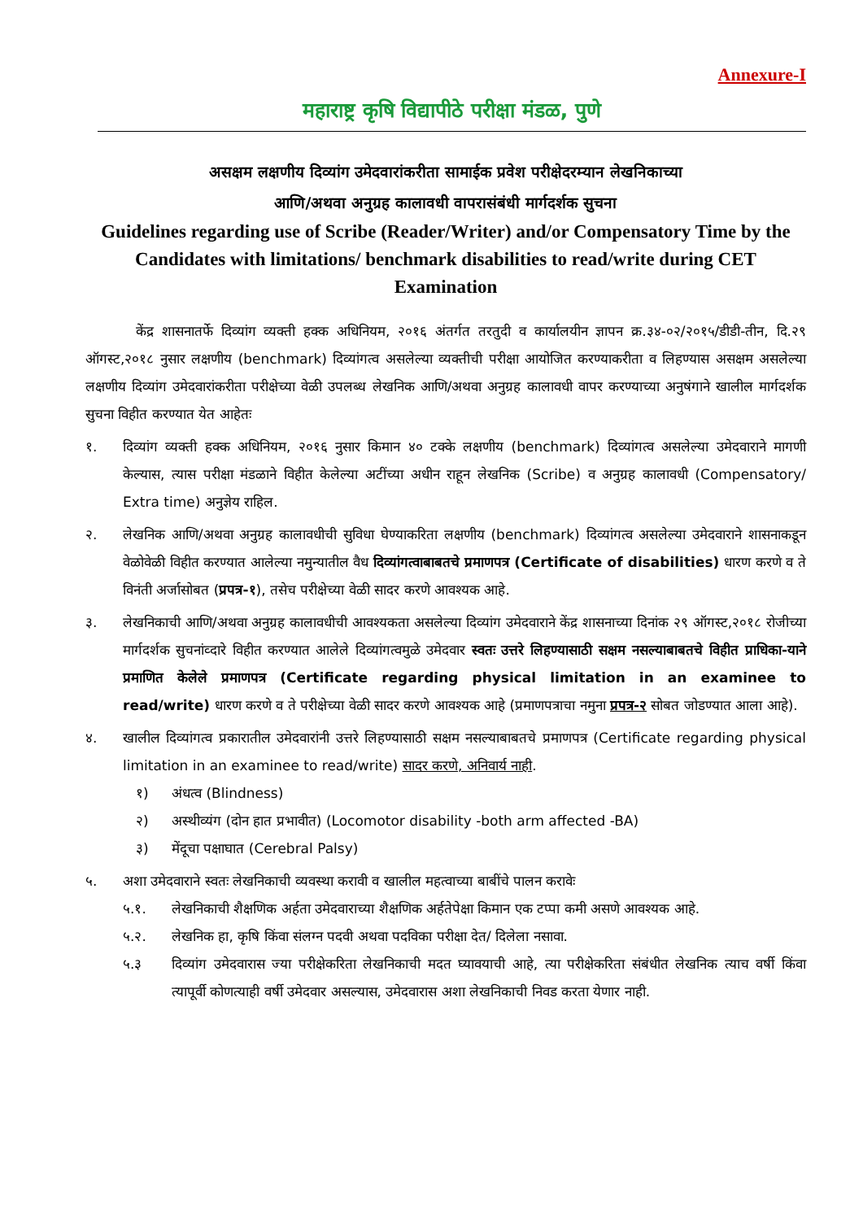Annexure-I
महाराष्ट्र कृषि विद्यापीठे परीक्षा मंडळ, पुणे
असक्षम लक्षणीय दिव्यांग उमेदवारांकरीता सामाईक प्रवेश परीक्षेदरम्यान लेखनिकाच्या
आणि/अथवा अनुग्रह कालावधी वापरासंबंधी मार्गदर्शक सुचना
Guidelines regarding use of Scribe (Reader/Writer) and/or Compensatory Time by the Candidates with limitations/ benchmark disabilities to read/write during CET Examination
केंद्र शासनातर्फे दिव्यांग व्यक्ती हक्क अधिनियम, २०१६ अंतर्गत तरतुदी व कार्यालयीन ज्ञापन क्र.३४-०२/२०१५/डीडी-तीन, दि.२९ ऑगस्ट,२०१८ नुसार लक्षणीय (benchmark) दिव्यांगत्व असलेल्या व्यक्तीची परीक्षा आयोजित करण्याकरीता व लिहण्यास असक्षम असलेल्या लक्षणीय दिव्यांग उमेदवारांकरीता परीक्षेच्या वेळी उपलब्ध लेखनिक आणि/अथवा अनुग्रह कालावधी वापर करण्याच्या अनुषंगाने खालील मार्गदर्शक सुचना विहीत करण्यात येत आहेतः
१. दिव्यांग व्यक्ती हक्क अधिनियम, २०१६ नुसार किमान ४० टक्के लक्षणीय (benchmark) दिव्यांगत्व असलेल्या उमेदवाराने मागणी केल्यास, त्यास परीक्षा मंडळाने विहीत केलेल्या अटींच्या अधीन राहून लेखनिक (Scribe) व अनुग्रह कालावधी (Compensatory/ Extra time) अनुज्ञेय राहिल.
२. लेखनिक आणि/अथवा अनुग्रह कालावधीची सुविधा घेण्याकरिता लक्षणीय (benchmark) दिव्यांगत्व असलेल्या उमेदवाराने शासनाकडून वेळोवेळी विहीत करण्यात आलेल्या नमुन्यातील वैध दिव्यांगत्वाबाबतचे प्रमाणपत्र (Certificate of disabilities) धारण करणे व ते विनंती अर्जासोबत (प्रपत्र-१), तसेच परीक्षेच्या वेळी सादर करणे आवश्यक आहे.
३. लेखनिकाची आणि/अथवा अनुग्रह कालावधीची आवश्यकता असलेल्या दिव्यांग उमेदवाराने केंद्र शासनाच्या दिनांक २९ ऑगस्ट,२०१८ रोजीच्या मार्गदर्शक सुचनांव्दारे विहीत करण्यात आलेले दिव्यांगत्वमुळे उमेदवार स्वतः उत्तरे लिहण्यासाठी सक्षम नसल्याबाबतचे विहीत प्राधिका-याने प्रमाणित केलेले प्रमाणपत्र (Certificate regarding physical limitation in an examinee to read/write) धारण करणे व ते परीक्षेच्या वेळी सादर करणे आवश्यक आहे (प्रमाणपत्राचा नमुना प्रपत्र-२ सोबत जोडण्यात आला आहे).
४. खालील दिव्यांगत्व प्रकारातील उमेदवारांनी उत्तरे लिहण्यासाठी सक्षम नसल्याबाबतचे प्रमाणपत्र (Certificate regarding physical limitation in an examinee to read/write) सादर करणे, अनिवार्य नाही.
१) अंधत्व (Blindness)
२) अस्थीव्यंग (दोन हात प्रभावीत) (Locomotor disability -both arm affected -BA)
३) मेंदूचा पक्षाघात (Cerebral Palsy)
५. अशा उमेदवाराने स्वतः लेखनिकाची व्यवस्था करावी व खालील महत्वाच्या बाबींचे पालन करावेः
५.१. लेखनिकाची शैक्षणिक अर्हता उमेदवाराच्या शैक्षणिक अर्हतेपेक्षा किमान एक टप्पा कमी असणे आवश्यक आहे.
५.२. लेखनिक हा, कृषि किंवा संलग्न पदवी अथवा पदविका परीक्षा देत/ दिलेला नसावा.
५.३ दिव्यांग उमेदवारास ज्या परीक्षेकरिता लेखनिकाची मदत घ्यावयाची आहे, त्या परीक्षेकरिता संबंधीत लेखनिक त्याच वर्षी किंवा त्यापूर्वी कोणत्याही वर्षी उमेदवार असल्यास, उमेदवारास अशा लेखनिकाची निवड करता येणार नाही.